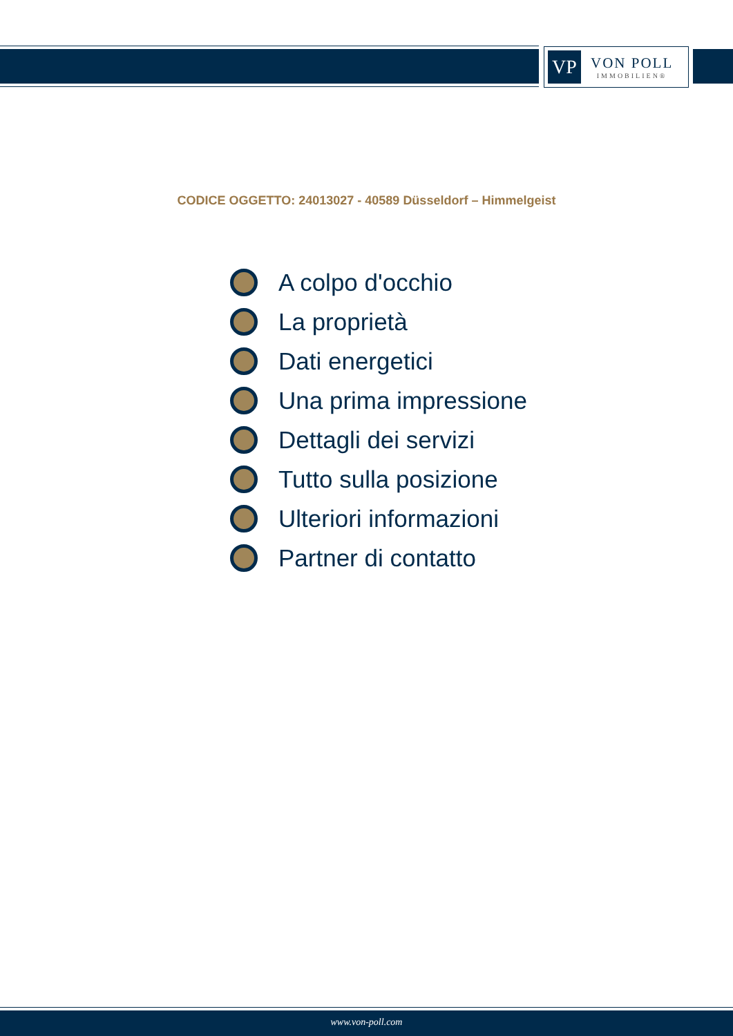VP
VON POLL
IMMOBILIEN®
CODICE OGGETTO: 24013027 - 40589 Düsseldorf – Himmelgeist
A colpo d'occhio
La proprietà
Dati energetici
Una prima impressione
Dettagli dei servizi
Tutto sulla posizione
Ulteriori informazioni
Partner di contatto
www.von-poll.com